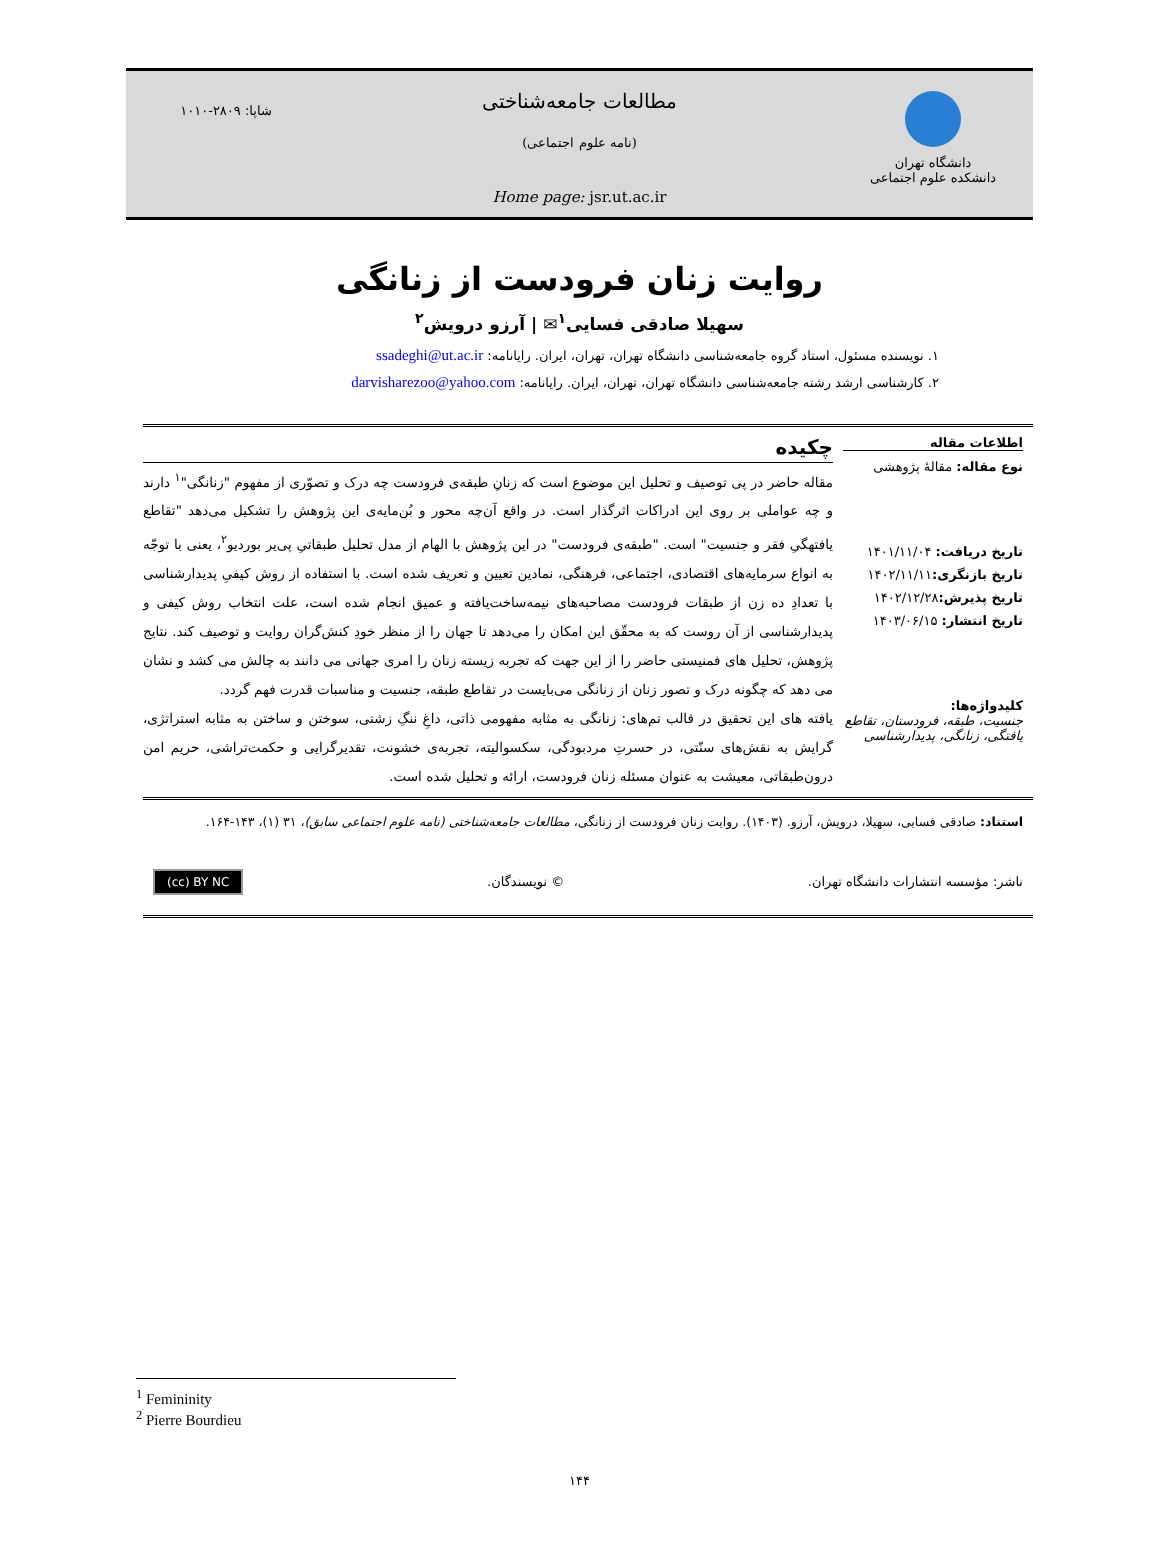دانشگاه تهران
دانشکده علوم اجتماعی
مطالعات جامعه‌شناختی
(نامه علوم اجتماعی)
Home page: jsr.ut.ac.ir
شاپا: ۲۸۰۹-۱۰۱۰
روایت زنان فرودست از زنانگی
سهیلا صادقی فسایی<sup>۱</sup>✉ | آرزو درویش<sup>۲</sup>
۱. نویسنده مسئول، استاد گروه جامعه‌شناسی دانشگاه تهران، تهران، ایران. رایانامه: ssadeghi@ut.ac.ir
۲. کارشناسی ارشد رشته جامعه‌شناسی دانشگاه تهران، تهران، ایران. رایانامه: darvisharezoo@yahoo.com
اطلاعات مقاله
نوع مقاله: مقالهٔ پژوهشی
تاریخ دریافت: ۱۴۰۱/۱۱/۰۴
تاریخ بازنگری: ۱۴۰۲/۱۱/۱۱
تاریخ پذیرش: ۱۴۰۲/۱۲/۲۸
تاریخ انتشار: ۱۴۰۳/۰۶/۱۵
کلیدواژه‌ها:
جنسیت، طبقه، فرودستان، تقاطع یافتگی، زنانگی، پدیدارشناسی
چکیده
مقاله حاضر در پی توصیف و تحلیل این موضوع است که زنانِ طبقه‌ی فرودست چه درک و تصوّری از مفهوم "زنانگی"<sup>۱</sup> دارند و چه عواملی بر روی این ادراکات اثرگذار است. در واقع آن‌چه محور و بُن‌مایه‌ی این پژوهش را تشکیل می‌دهد "تقاطع یافتهگیِ فقر و جنسیت" است. "طبقه‌ی فرودست" در این پژوهش با الهام از مدل تحلیل طبقاتیِ پی‌یر بوردیو<sup>۲</sup>، یعنی با توجّه به انواع سرمایه‌های اقتصادی، اجتماعی، فرهنگی، نمادین تعیین و تعریف شده است. با استفاده از روش کیفیِ پدیدارشناسی با تعدادِ ده زن از طبقات فرودست مصاحبه‌های نیمه‌ساخت‌یافته و عمیق انجام شده است، علت انتخاب روش کیفی و پدیدارشناسی از آن روست که به محقّق این امکان را می‌دهد تا جهان را از منظر خودِ کنش‌گران روایت و توصیف کند. نتایج پژوهش، تحلیل های فمنیستی حاضر را از این جهت که تجربه زیسته زنان را امری جهانی می دانند به چالش می کشد و نشان می دهد که چگونه درک و تصور زنان از زنانگی می‌بایست در تقاطع طبقه، جنسیت و مناسبات قدرت فهم گردد.
یافته های این تحقیق در قالب تم‌های: زنانگی به مثابه مفهومی ذاتی، داغِ ننگِ زشتی، سوختن و ساختن به مثابه استراتژی، گرایش به نقش‌های سنّتی، در حسرتِ مردبودگی، سکسوالیته، تجربه‌ی خشونت، تقدیرگرایی و حکمت‌تراشی، حریم امن درون‌طبقاتی، معیشت به عنوان مسئله زنان فرودست، ارائه و تحلیل شده است.
استناد: صادقی فسایی، سهیلا، درویش، آرزو. (۱۴۰۳). روایت زنان فرودست از زنانگی، مطالعات جامعه‌شناختی (نامه علوم اجتماعی سابق)، ۳۱ (۱)، ۱۴۳-۱۶۴.
ناشر: مؤسسه انتشارات دانشگاه تهران. © نویسندگان. (cc) BY NC
<sup>1</sup> Femininity
<sup>2</sup> Pierre Bourdieu
۱۴۴